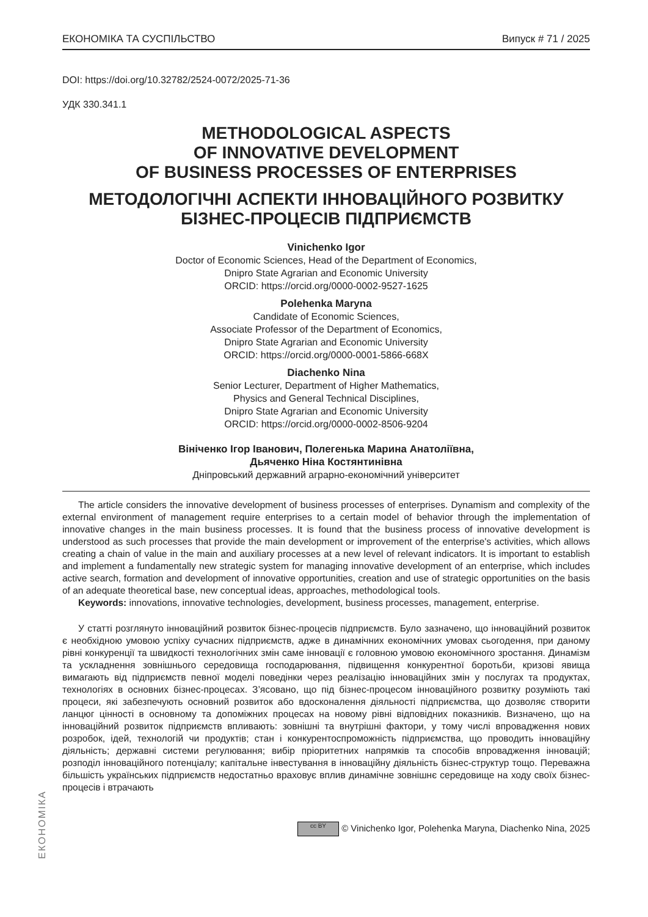ЕКОНОМІКА
ЕКОНОМІКА ТА СУСПІЛЬСТВО Випуск # 71 / 2025
DOI: https://doi.org/10.32782/2524-0072/2025-71-36
УДК 330.341.1
METHODOLOGICAL ASPECTS
OF INNOVATIVE DEVELOPMENT
OF BUSINESS PROCESSES OF ENTERPRISES
МЕТОДОЛОГІЧНІ АСПЕКТИ ІННОВАЦІЙНОГО РОЗВИТКУ
БІЗНЕС-ПРОЦЕСІВ ПІДПРИЄМСТВ
Vinichenko Igor
Doctor of Economic Sciences, Head of the Department of Economics,
Dnipro State Agrarian and Economic University
ORCID: https://orcid.org/0000-0002-9527-1625
Polehenka Maryna
Candidate of Economic Sciences,
Associate Professor of the Department of Economics,
Dnipro State Agrarian and Economic University
ORCID: https://orcid.org/0000-0001-5866-668X
Diachenko Nina
Senior Lecturer, Department of Higher Mathematics,
Physics and General Technical Disciplines,
Dnipro State Agrarian and Economic University
ORCID: https://orcid.org/0000-0002-8506-9204
Вініченко Ігор Іванович, Полегенька Марина Анатоліївна,
Дьяченко Ніна Костянтинівна
Дніпровський державний аграрно-економічний університет
The article considers the innovative development of business processes of enterprises. Dynamism and complexity of the external environment of management require enterprises to a certain model of behavior through the implementation of innovative changes in the main business processes. It is found that the business process of innovative development is understood as such processes that provide the main development or improvement of the enterprise's activities, which allows creating a chain of value in the main and auxiliary processes at a new level of relevant indicators. It is important to establish and implement a fundamentally new strategic system for managing innovative development of an enterprise, which includes active search, formation and development of innovative opportunities, creation and use of strategic opportunities on the basis of an adequate theoretical base, new conceptual ideas, approaches, methodological tools.
Keywords: innovations, innovative technologies, development, business processes, management, enterprise.
У статті розглянуто інноваційний розвиток бізнес-процесів підприємств. Було зазначено, що інноваційний розвиток є необхідною умовою успіху сучасних підприємств, адже в динамічних економічних умовах сьогодення, при даному рівні конкуренції та швидкості технологічних змін саме інновації є головною умовою економічного зростання. Динамізм та ускладнення зовнішнього середовища господарювання, підвищення конкурентної боротьби, кризові явища вимагають від підприємств певної моделі поведінки через реалізацію інноваційних змін у послугах та продуктах, технологіях в основних бізнес-процесах. З’ясовано, що під бізнес-процесом інноваційного розвитку розуміють такі процеси, які забезпечують основний розвиток або вдосконалення діяльності підприємства, що дозволяє створити ланцюг цінності в основному та допоміжних процесах на новому рівні відповідних показників. Визначено, що на інноваційний розвиток підприємств впливають: зовнішні та внутрішні фактори, у тому числі впровадження нових розробок, ідей, технологій чи продуктів; стан і конкурентоспроможність підприємства, що проводить інноваційну діяльність; державні системи регулювання; вибір пріоритетних напрямків та способів впровадження інновацій; розподіл інноваційного потенціалу; капітальне інвестування в інноваційну діяльність бізнес-структур тощо. Переважна більшість українських підприємств недостатньо враховує вплив динамічне зовнішнє середовище на ходу своїх бізнес-процесів і втрачають
cc BY © Vinichenko Igor, Polehenka Maryna, Diachenko Nina, 2025